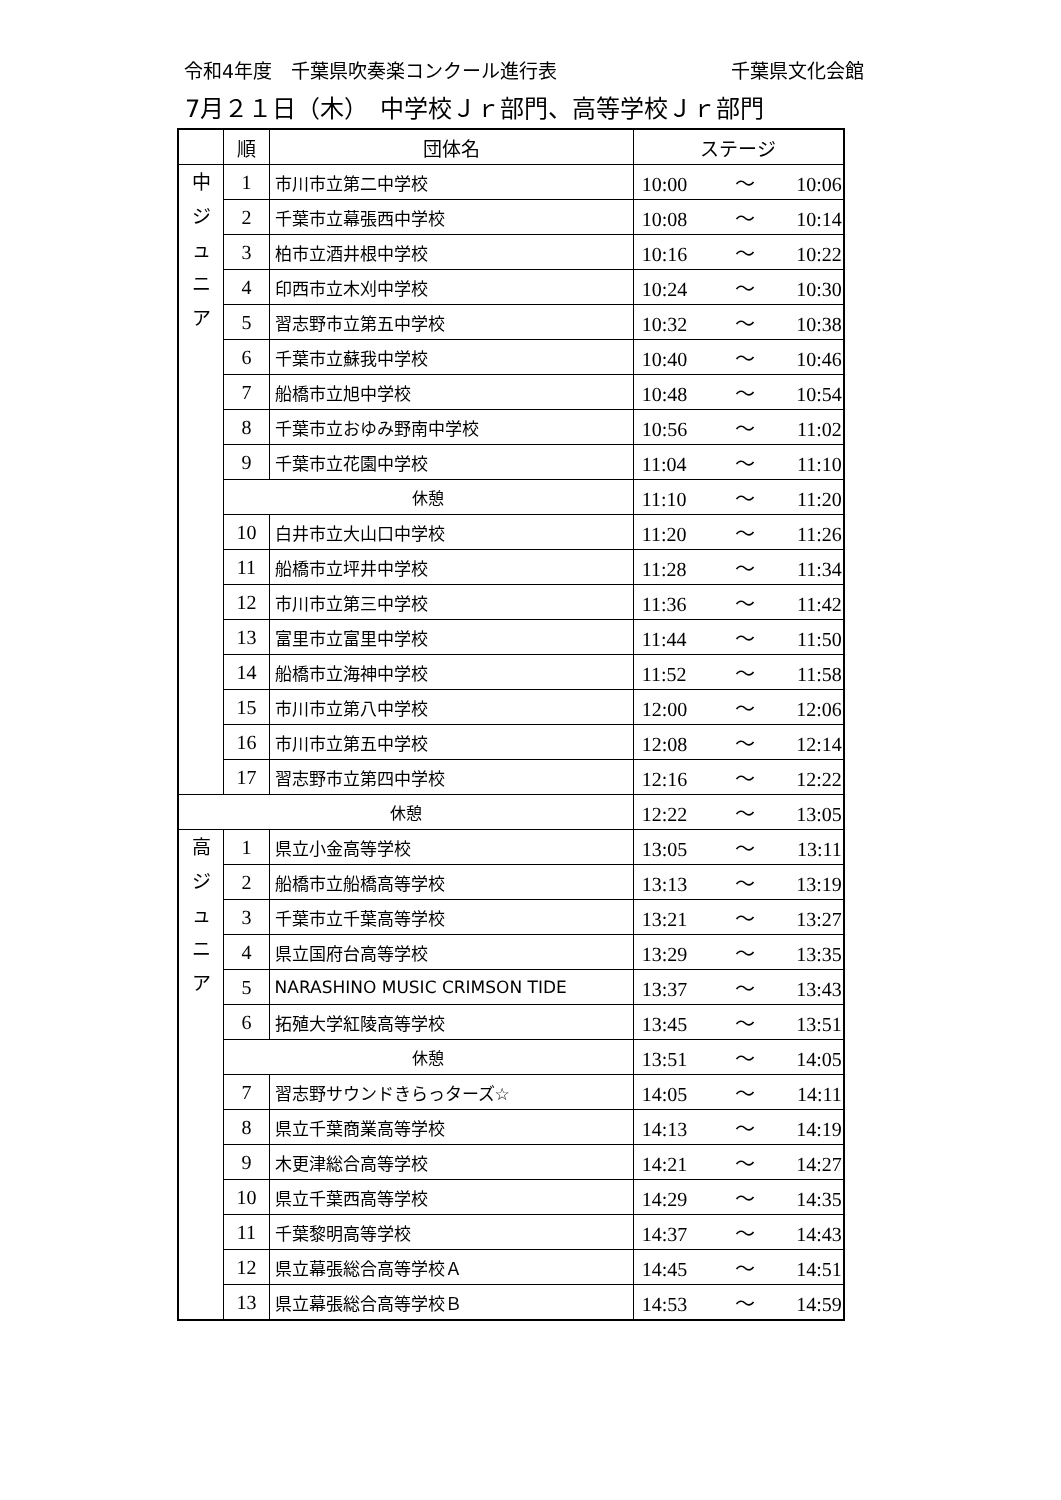令和4年度　千葉県吹奏楽コンクール進行表 千葉県文化会館
7月２１日（木）　中学校Ｊｒ部門、高等学校Ｊｒ部門
| | 順 | 団体名 | ステージ |
| --- | --- | --- | --- |
| 中 ジ ュ ニ ア | 1 | 市川市立第二中学校 | 10:00 ～ 10:06 |
| | 2 | 千葉市立幕張西中学校 | 10:08 ～ 10:14 |
| | 3 | 柏市立酒井根中学校 | 10:16 ～ 10:22 |
| | 4 | 印西市立木刈中学校 | 10:24 ～ 10:30 |
| | 5 | 習志野市立第五中学校 | 10:32 ～ 10:38 |
| | 6 | 千葉市立蘇我中学校 | 10:40 ～ 10:46 |
| | 7 | 船橋市立旭中学校 | 10:48 ～ 10:54 |
| | 8 | 千葉市立おゆみ野南中学校 | 10:56 ～ 11:02 |
| | 9 | 千葉市立花園中学校 | 11:04 ～ 11:10 |
| | 休憩 | | 11:10 ～ 11:20 |
| | 10 | 白井市立大山口中学校 | 11:20 ～ 11:26 |
| | 11 | 船橋市立坪井中学校 | 11:28 ～ 11:34 |
| | 12 | 市川市立第三中学校 | 11:36 ～ 11:42 |
| | 13 | 富里市立富里中学校 | 11:44 ～ 11:50 |
| | 14 | 船橋市立海神中学校 | 11:52 ～ 11:58 |
| | 15 | 市川市立第八中学校 | 12:00 ～ 12:06 |
| | 16 | 市川市立第五中学校 | 12:08 ～ 12:14 |
| | 17 | 習志野市立第四中学校 | 12:16 ～ 12:22 |
| 休憩 | | | 12:22 ～ 13:05 |
| 高 ジ ュ ニ ア | 1 | 県立小金高等学校 | 13:05 ～ 13:11 |
| | 2 | 船橋市立船橋高等学校 | 13:13 ～ 13:19 |
| | 3 | 千葉市立千葉高等学校 | 13:21 ～ 13:27 |
| | 4 | 県立国府台高等学校 | 13:29 ～ 13:35 |
| | 5 | NARASHINO MUSIC CRIMSON TIDE | 13:37 ～ 13:43 |
| | 6 | 拓殖大学紅陵高等学校 | 13:45 ～ 13:51 |
| | 休憩 | | 13:51 ～ 14:05 |
| | 7 | 習志野サウンドきらっターズ☆ | 14:05 ～ 14:11 |
| | 8 | 県立千葉商業高等学校 | 14:13 ～ 14:19 |
| | 9 | 木更津総合高等学校 | 14:21 ～ 14:27 |
| | 10 | 県立千葉西高等学校 | 14:29 ～ 14:35 |
| | 11 | 千葉黎明高等学校 | 14:37 ～ 14:43 |
| | 12 | 県立幕張総合高等学校Ａ | 14:45 ～ 14:51 |
| | 13 | 県立幕張総合高等学校Ｂ | 14:53 ～ 14:59 |